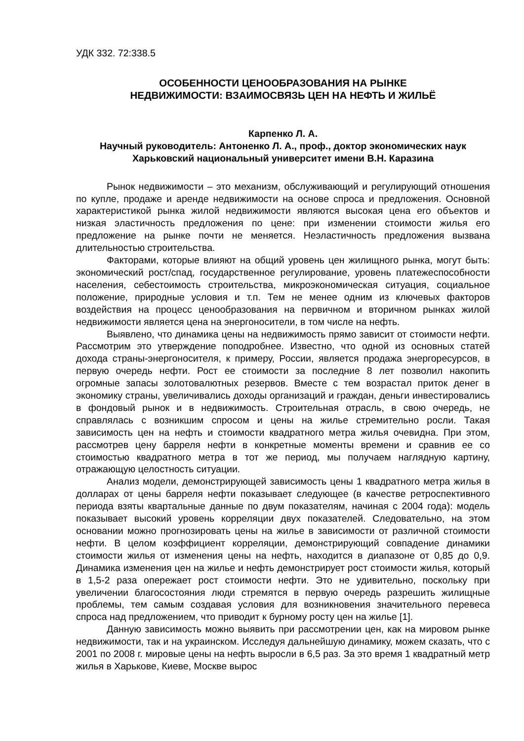УДК 332. 72:338.5
ОСОБЕННОСТИ ЦЕНООБРАЗОВАНИЯ НА РЫНКЕ
НЕДВИЖИМОСТИ: ВЗАИМОСВЯЗЬ ЦЕН НА НЕФТЬ И ЖИЛЬЁ
Карпенко Л. А.
Научный руководитель: Антоненко Л. А., проф., доктор экономических наук
Харьковский национальный университет имени В.Н. Каразина
Рынок недвижимости – это механизм, обслуживающий и регулирующий отношения по купле, продаже и аренде недвижимости на основе спроса и предложения. Основной характеристикой рынка жилой недвижимости являются высокая цена его объектов и низкая эластичность предложения по цене: при изменении стоимости жилья его предложение на рынке почти не меняется. Неэластичность предложения вызвана длительностью строительства.
Факторами, которые влияют на общий уровень цен жилищного рынка, могут быть: экономический рост/спад, государственное регулирование, уровень платежеспособности населения, себестоимость строительства, микроэкономическая ситуация, социальное положение, природные условия и т.п. Тем не менее одним из ключевых факторов воздействия на процесс ценообразования на первичном и вторичном рынках жилой недвижимости является цена на энергоносители, в том числе на нефть.
Выявлено, что динамика цены на недвижимость прямо зависит от стоимости нефти. Рассмотрим это утверждение поподробнее. Известно, что одной из основных статей дохода страны-энергоносителя, к примеру, России, является продажа энергоресурсов, в первую очередь нефти. Рост ее стоимости за последние 8 лет позволил накопить огромные запасы золотовалютных резервов. Вместе с тем возрастал приток денег в экономику страны, увеличивались доходы организаций и граждан, деньги инвестировались в фондовый рынок и в недвижимость. Строительная отрасль, в свою очередь, не справлялась с возникшим спросом и цены на жилье стремительно росли. Такая зависимость цен на нефть и стоимости квадратного метра жилья очевидна. При этом, рассмотрев цену барреля нефти в конкретные моменты времени и сравнив ее со стоимостью квадратного метра в тот же период, мы получаем наглядную картину, отражающую целостность ситуации.
Анализ модели, демонстрирующей зависимость цены 1 квадратного метра жилья в долларах от цены барреля нефти показывает следующее (в качестве ретроспективного периода взяты квартальные данные по двум показателям, начиная с 2004 года): модель показывает высокий уровень корреляции двух показателей. Следовательно, на этом основании можно прогнозировать цены на жилье в зависимости от различной стоимости нефти. В целом коэффициент корреляции, демонстрирующий совпадение динамики стоимости жилья от изменения цены на нефть, находится в диапазоне от 0,85 до 0,9. Динамика изменения цен на жилье и нефть демонстрирует рост стоимости жилья, который в 1,5-2 раза опережает рост стоимости нефти. Это не удивительно, поскольку при увеличении благосостояния люди стремятся в первую очередь разрешить жилищные проблемы, тем самым создавая условия для возникновения значительного перевеса спроса над предложением, что приводит к бурному росту цен на жилье [1].
Данную зависимость можно выявить при рассмотрении цен, как на мировом рынке недвижимости, так и на украинском. Исследуя дальнейшую динамику, можем сказать, что с 2001 по 2008 г. мировые цены на нефть выросли в 6,5 раз. За это время 1 квадратный метр жилья в Харькове, Киеве, Москве вырос